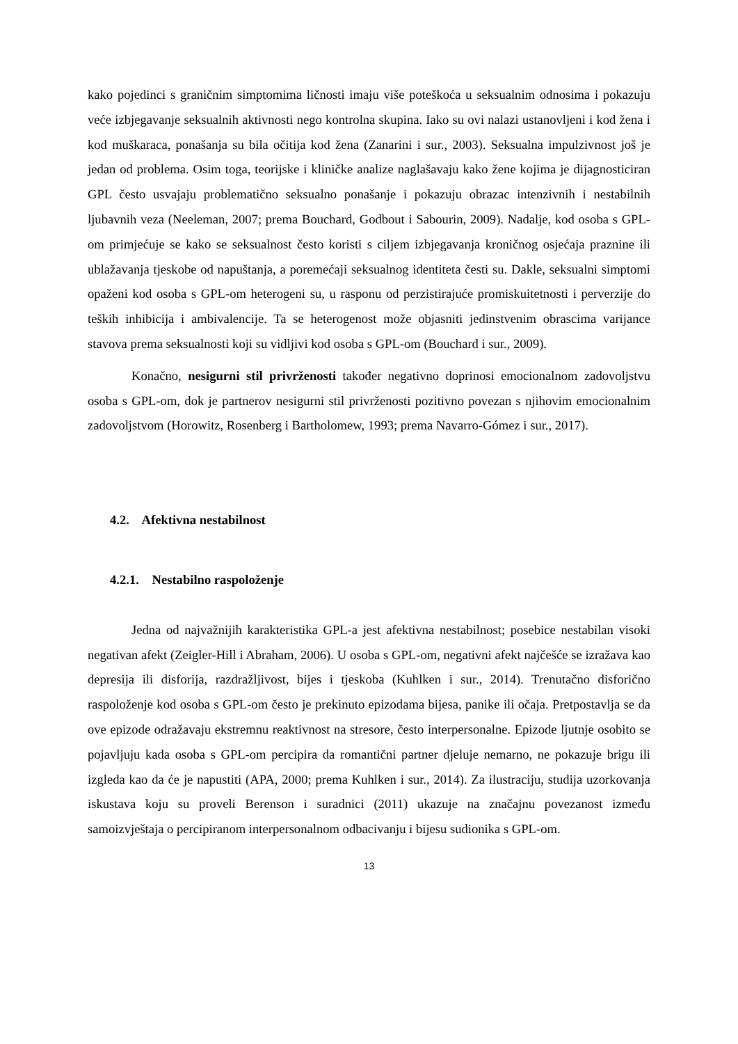kako pojedinci s graničnim simptomima ličnosti imaju više poteškoća u seksualnim odnosima i pokazuju veće izbjegavanje seksualnih aktivnosti nego kontrolna skupina. Iako su ovi nalazi ustanovljeni i kod žena i kod muškaraca, ponašanja su bila očitija kod žena (Zanarini i sur., 2003). Seksualna impulzivnost još je jedan od problema. Osim toga, teorijske i kliničke analize naglašavaju kako žene kojima je dijagnosticiran GPL često usvajaju problematično seksualno ponašanje i pokazuju obrazac intenzivnih i nestabilnih ljubavnih veza (Neeleman, 2007; prema Bouchard, Godbout i Sabourin, 2009). Nadalje, kod osoba s GPL-om primjećuje se kako se seksualnost često koristi s ciljem izbjegavanja kroničnog osjećaja praznine ili ublažavanja tjeskobe od napuštanja, a poremećaji seksualnog identiteta česti su. Dakle, seksualni simptomi opaženi kod osoba s GPL-om heterogeni su, u rasponu od perzistirajuće promiskuitetnosti i perverzije do teških inhibicija i ambivalencije. Ta se heterogenost može objasniti jedinstvenim obrascima varijance stavova prema seksualnosti koji su vidljivi kod osoba s GPL-om (Bouchard i sur., 2009).
Konačno, nesigurni stil privrženosti također negativno doprinosi emocionalnom zadovoljstvu osoba s GPL-om, dok je partnerov nesigurni stil privrženosti pozitivno povezan s njihovim emocionalnim zadovoljstvom (Horowitz, Rosenberg i Bartholomew, 1993; prema Navarro-Gómez i sur., 2017).
4.2. Afektivna nestabilnost
4.2.1. Nestabilno raspoloženje
Jedna od najvažnijih karakteristika GPL-a jest afektivna nestabilnost; posebice nestabilan visoki negativan afekt (Zeigler-Hill i Abraham, 2006). U osoba s GPL-om, negativni afekt najčešće se izražava kao depresija ili disforija, razdražljivost, bijes i tjeskoba (Kuhlken i sur., 2014). Trenutačno disforično raspoloženje kod osoba s GPL-om često je prekinuto epizodama bijesa, panike ili očaja. Pretpostavlja se da ove epizode odražavaju ekstremnu reaktivnost na stresore, često interpersonalne. Epizode ljutnje osobito se pojavljuju kada osoba s GPL-om percipira da romantični partner djeluje nemarno, ne pokazuje brigu ili izgleda kao da će je napustiti (APA, 2000; prema Kuhlken i sur., 2014). Za ilustraciju, studija uzorkovanja iskustava koju su proveli Berenson i suradnici (2011) ukazuje na značajnu povezanost između samoizvještaja o percipiranom interpersonalnom odbacivanju i bijesu sudionika s GPL-om.
13